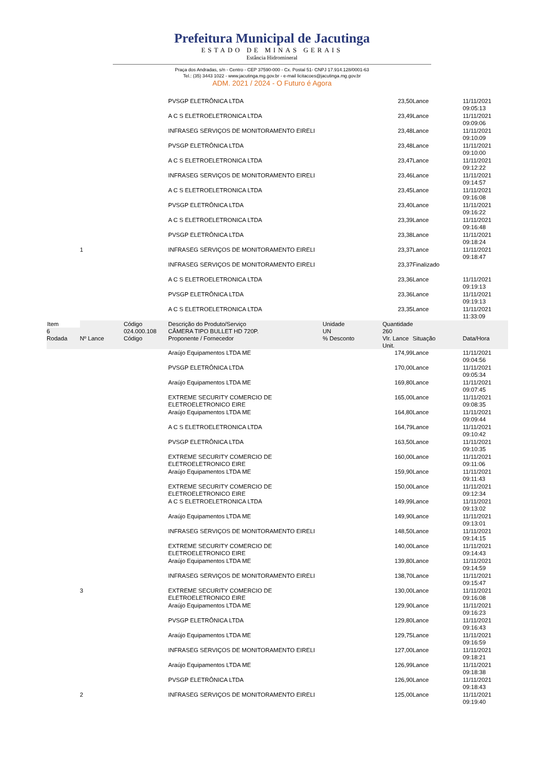Prefeitura Municipal de Jacutinga
ESTADO DE MINAS GERAIS
Estância Hidromineral
Praça dos Andradas, s/n - Centro - CEP 37590-000 - Cx. Postal 51- CNPJ 17.914.128/0001-63
Tel.: (35) 3443 1022 - www.jacutinga.mg.gov.br - e-mail licitacoes@jacutinga.mg.gov.br
ADM. 2021 / 2024 - O Futuro é Agora
| | | | PVSGP ELETRÔNICA LTDA | | 23,50 | Lance | 11/11/2021 09:05:13 |
| | | | A C S ELETROELETRONICA LTDA | | 23,49 | Lance | 11/11/2021 09:09:06 |
| | | | INFRASEG SERVIÇOS DE MONITORAMENTO EIRELI | | 23,48 | Lance | 11/11/2021 09:10:09 |
| | | | PVSGP ELETRÔNICA LTDA | | 23,48 | Lance | 11/11/2021 09:10:00 |
| | | | A C S ELETROELETRONICA LTDA | | 23,47 | Lance | 11/11/2021 09:12:22 |
| | | | INFRASEG SERVIÇOS DE MONITORAMENTO EIRELI | | 23,46 | Lance | 11/11/2021 09:14:57 |
| | | | A C S ELETROELETRONICA LTDA | | 23,45 | Lance | 11/11/2021 09:16:08 |
| | | | PVSGP ELETRÔNICA LTDA | | 23,40 | Lance | 11/11/2021 09:16:22 |
| | | | A C S ELETROELETRONICA LTDA | | 23,39 | Lance | 11/11/2021 09:16:48 |
| | | | PVSGP ELETRÔNICA LTDA | | 23,38 | Lance | 11/11/2021 09:18:24 |
| | 1 | | INFRASEG SERVIÇOS DE MONITORAMENTO EIRELI | | 23,37 | Lance | 11/11/2021 09:18:47 |
| | | | INFRASEG SERVIÇOS DE MONITORAMENTO EIRELI | | 23,37 | Finalizado | |
| | | | A C S ELETROELETRONICA LTDA | | 23,36 | Lance | 11/11/2021 09:19:13 |
| | | | PVSGP ELETRÔNICA LTDA | | 23,36 | Lance | 11/11/2021 09:19:13 |
| | | | A C S ELETROELETRONICA LTDA | | 23,35 | Lance | 11/11/2021 11:33:09 |
| Item | | Código | Descrição do Produto/Serviço | Unidade | Quantidade | | |
| 6 | | 024.000.108 | CÂMERA TIPO BULLET HD 720P. | UN | 260 | | |
| Rodada | Nº Lance | Código | Proponente / Fornecedor | % Desconto | Vlr. Lance Unit. | Situação | Data/Hora |
| | | | Araújo Equipamentos LTDA ME | | 174,99 | Lance | 11/11/2021 09:04:56 |
| | | | PVSGP ELETRÔNICA LTDA | | 170,00 | Lance | 11/11/2021 09:05:34 |
| | | | Araújo Equipamentos LTDA ME | | 169,80 | Lance | 11/11/2021 09:07:45 |
| | | | EXTREME SECURITY COMERCIO DE ELETROELETRONICO EIRE | | 165,00 | Lance | 11/11/2021 09:08:35 |
| | | | Araújo Equipamentos LTDA ME | | 164,80 | Lance | 11/11/2021 09:09:44 |
| | | | A C S ELETROELETRONICA LTDA | | 164,79 | Lance | 11/11/2021 09:10:42 |
| | | | PVSGP ELETRÔNICA LTDA | | 163,50 | Lance | 11/11/2021 09:10:35 |
| | | | EXTREME SECURITY COMERCIO DE ELETROELETRONICO EIRE | | 160,00 | Lance | 11/11/2021 09:11:06 |
| | | | Araújo Equipamentos LTDA ME | | 159,90 | Lance | 11/11/2021 09:11:43 |
| | | | EXTREME SECURITY COMERCIO DE ELETROELETRONICO EIRE | | 150,00 | Lance | 11/11/2021 09:12:34 |
| | | | A C S ELETROELETRONICA LTDA | | 149,99 | Lance | 11/11/2021 09:13:02 |
| | | | Araújo Equipamentos LTDA ME | | 149,90 | Lance | 11/11/2021 09:13:01 |
| | | | INFRASEG SERVIÇOS DE MONITORAMENTO EIRELI | | 148,50 | Lance | 11/11/2021 09:14:15 |
| | | | EXTREME SECURITY COMERCIO DE ELETROELETRONICO EIRE | | 140,00 | Lance | 11/11/2021 09:14:43 |
| | | | Araújo Equipamentos LTDA ME | | 139,80 | Lance | 11/11/2021 09:14:59 |
| | | | INFRASEG SERVIÇOS DE MONITORAMENTO EIRELI | | 138,70 | Lance | 11/11/2021 09:15:47 |
| | 3 | | EXTREME SECURITY COMERCIO DE ELETROELETRONICO EIRE | | 130,00 | Lance | 11/11/2021 09:16:08 |
| | | | Araújo Equipamentos LTDA ME | | 129,90 | Lance | 11/11/2021 09:16:23 |
| | | | PVSGP ELETRÔNICA LTDA | | 129,80 | Lance | 11/11/2021 09:16:43 |
| | | | Araújo Equipamentos LTDA ME | | 129,75 | Lance | 11/11/2021 09:16:59 |
| | | | INFRASEG SERVIÇOS DE MONITORAMENTO EIRELI | | 127,00 | Lance | 11/11/2021 09:18:21 |
| | | | Araújo Equipamentos LTDA ME | | 126,99 | Lance | 11/11/2021 09:18:38 |
| | | | PVSGP ELETRÔNICA LTDA | | 126,90 | Lance | 11/11/2021 09:18:43 |
| | 2 | | INFRASEG SERVIÇOS DE MONITORAMENTO EIRELI | | 125,00 | Lance | 11/11/2021 09:19:40 |